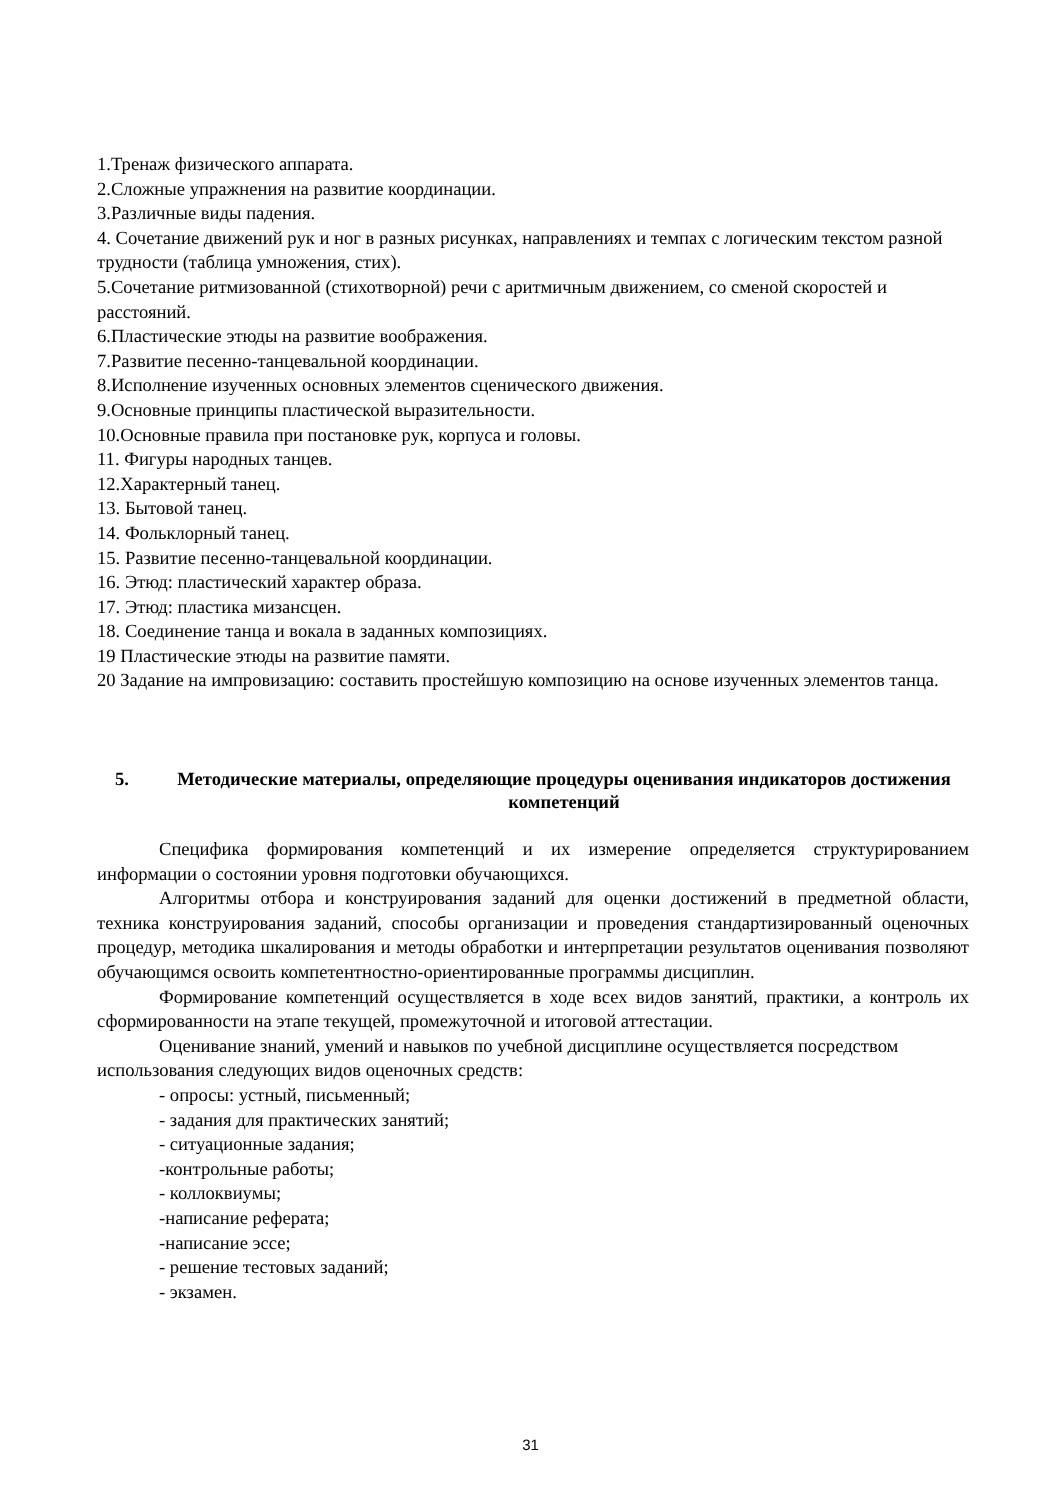1.Тренаж физического аппарата.
2.Сложные упражнения на развитие координации.
3.Различные виды падения.
4. Сочетание движений рук и ног в разных рисунках, направлениях и темпах с логическим текстом разной трудности (таблица умножения, стих).
5.Сочетание ритмизованной (стихотворной) речи с аритмичным движением, со сменой скоростей и расстояний.
6.Пластические этюды на развитие воображения.
7.Развитие песенно-танцевальной координации.
8.Исполнение изученных основных элементов сценического движения.
9.Основные принципы пластической выразительности.
10.Основные правила при постановке рук, корпуса и головы.
11. Фигуры народных танцев.
12.Характерный танец.
13. Бытовой танец.
14. Фольклорный танец.
15. Развитие песенно-танцевальной координации.
16. Этюд: пластический характер образа.
17. Этюд: пластика мизансцен.
18. Соединение танца и вокала в заданных композициях.
19 Пластические этюды на развитие памяти.
20 Задание на импровизацию: составить простейшую композицию на основе изученных элементов танца.
5. Методические материалы, определяющие процедуры оценивания индикаторов достижения компетенций
Специфика формирования компетенций и их измерение определяется структурированием информации о состоянии уровня подготовки обучающихся.
Алгоритмы отбора и конструирования заданий для оценки достижений в предметной области, техника конструирования заданий, способы организации и проведения стандартизированный оценочных процедур, методика шкалирования и методы обработки и интерпретации результатов оценивания позволяют обучающимся освоить компетентностно-ориентированные программы дисциплин.
Формирование компетенций осуществляется в ходе всех видов занятий, практики, а контроль их сформированности на этапе текущей, промежуточной и итоговой аттестации.
Оценивание знаний, умений и навыков по учебной дисциплине осуществляется посредством использования следующих видов оценочных средств:
- опросы: устный, письменный;
- задания для практических занятий;
- ситуационные задания;
-контрольные работы;
- коллоквиумы;
-написание реферата;
-написание эссе;
- решение тестовых заданий;
- экзамен.
31